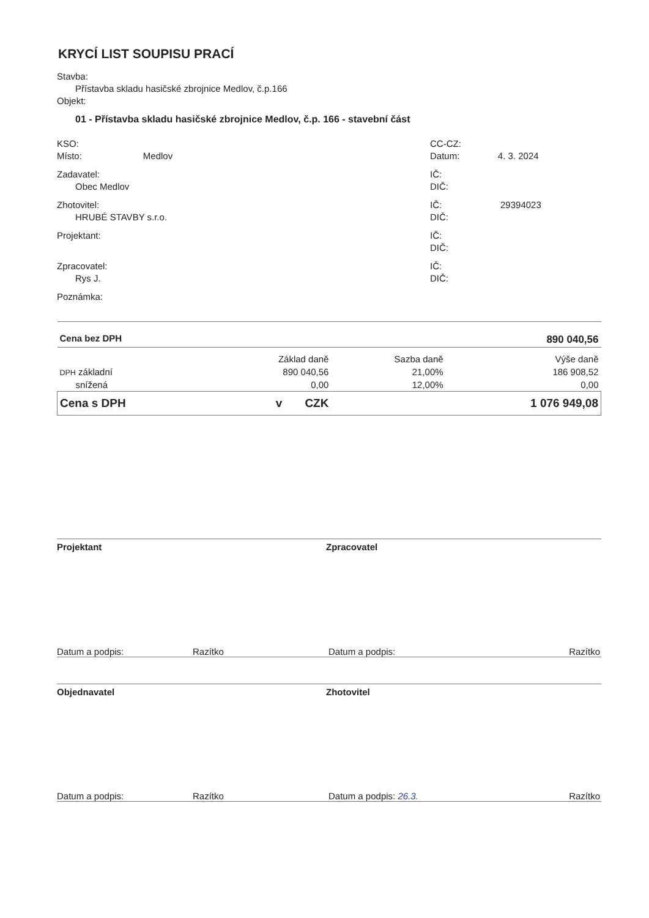KRYCÍ LIST SOUPISU PRACÍ
Stavba:
Přístavba skladu hasičské zbrojnice Medlov, č.p.166
Objekt:
01 - Přístavba skladu hasičské zbrojnice Medlov, č.p. 166 - stavební část
KSO:
Místo: Medlov
CC-CZ:
Datum: 4. 3. 2024
Zadavatel:
Obec Medlov
IČ:
DIČ:
Zhotovitel:
HRUBÉ STAVBY s.r.o.
IČ: 29394023
DIČ:
Projektant: IČ:
DIČ:
Zpracovatel:
Rys J.
IČ:
DIČ:
Poznámka:
| Cena bez DPH | | | 890 040,56 |
| | Základ daně | Sazba daně | Výše daně |
| DPH základní | 890 040,56 | 21,00% | 186 908,52 |
| snížená | 0,00 | 12,00% | 0,00 |
| Cena s DPH | v CZK | | 1 076 949,08 |
Projektant Zpracovatel
Datum a podpis: Razítko Datum a podpis: Razítko
Objednavatel Zhotovitel
Datum a podpis: Razítko Datum a podpis: 26.3. Razítko